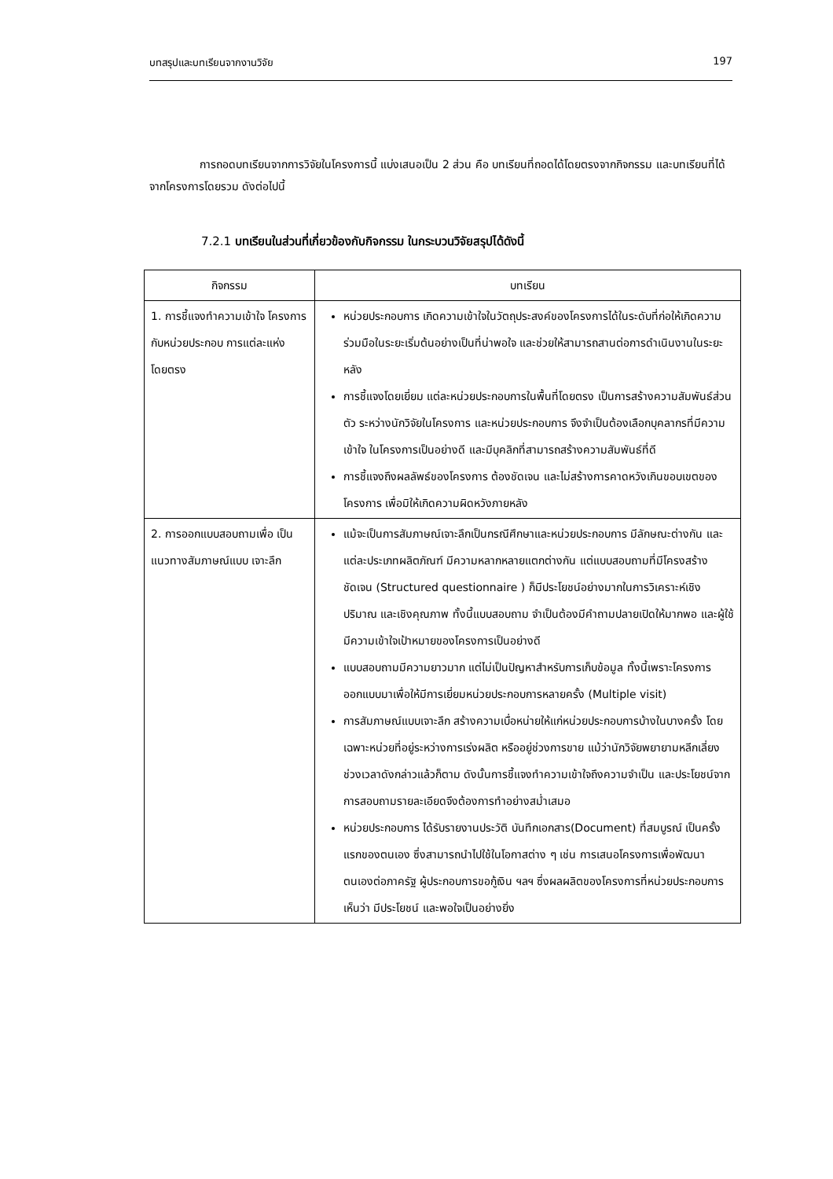บทสรุปและบทเรียนจากงานวิจัย 197
การถอดบทเรียนจากการวิจัยในโครงการนี้ แบ่งเสนอเป็น 2 ส่วน คือ บทเรียนที่ถอดได้โดยตรงจากกิจกรรม และบทเรียนที่ได้จากโครงการโดยรวม ดังต่อไปนี้
7.2.1 บทเรียนในส่วนที่เกี่ยวข้องกับกิจกรรม ในกระบวนวิจัยสรุปได้ดังนี้
| กิจกรรม | บทเรียน |
| --- | --- |
| 1. การชี้แจงทำความเข้าใจ โครงการกับหน่วยประกอบ การแต่ละแห่งโดยตรง | หน่วยประกอบการ เกิดความเข้าใจในวัตถุประสงค์ของโครงการได้ในระดับที่ก่อให้เกิดความร่วมมือในระยะเริ่มต้นอย่างเป็นที่น่าพอใจ และช่วยให้สามารถสานต่อการดำเนินงานในระยะหลัง การชี้แจงโดยเยี่ยม แต่ละหน่วยประกอบการในพื้นที่โดยตรง เป็นการสร้างความสัมพันธ์ส่วนตัว ระหว่างนักวิจัยในโครงการ และหน่วยประกอบการ จึงจำเป็นต้องเลือกบุคลากรที่มีความเข้าใจ ในโครงการเป็นอย่างดี และมีบุคลิกที่สามารถสร้างความสัมพันธ์ที่ดี การชี้แจงถึงผลลัพธ์ของโครงการ ต้องชัดเจน และไม่สร้างการคาดหวังเกินขอบเขตของโครงการ เพื่อมิให้เกิดความผิดหวังภายหลัง |
| 2. การออกแบบสอบถามเพื่อ เป็นแนวทางสัมภาษณ์แบบ เจาะลึก | แม้จะเป็นการสัมภาษณ์เจาะลึกเป็นกรณีศึกษาและหน่วยประกอบการ มีลักษณะต่างกัน และแต่ละประเภทผลิตภัณฑ์ มีความหลากหลายแตกต่างกัน แต่แบบสอบถามที่มีโครงสร้างชัดเจน (Structured questionnaire ) ก็มีประโยชน์อย่างมากในการวิเคราะห์เชิงปริมาณ และเชิงคุณภาพ ทั้งนี้แบบสอบถาม จำเป็นต้องมีคำถามปลายเปิดให้มากพอ และผู้ใช้มีความเข้าใจเป้าหมายของโครงการเป็นอย่างดี แบบสอบถามมีความยาวมาก แต่ไม่เป็นปัญหาสำหรับการเก็บข้อมูล ทั้งนี้เพราะโครงการออกแบบมาเพื่อให้มีการเยี่ยมหน่วยประกอบการหลายครั้ง (Multiple visit) การสัมภาษณ์แบบเจาะลึก สร้างความเบื่อหน่ายให้แก่หน่วยประกอบการบ้างในบางครั้ง โดยเฉพาะหน่วยที่อยู่ระหว่างการเร่งผลิต หรืออยู่ช่วงการขาย แม้ว่านักวิจัยพยายามหลีกเลี่ยงช่วงเวลาดังกล่าวแล้วก็ตาม ดังนั้นการชี้แจงทำความเข้าใจถึงความจำเป็น และประโยชน์จากการสอบถามรายละเอียดจึงต้องการทำอย่างสม่ำเสมอ หน่วยประกอบการ ได้รับรายงานประวัติ บันทึกเอกสาร(Document) ที่สมบูรณ์ เป็นครั้งแรกของตนเอง ซึ่งสามารถนำไปใช้ในโอกาสต่าง ๆ เช่น การเสนอโครงการเพื่อพัฒนาตนเองต่อภาครัฐ ผู้ประกอบการขอกู้เงิน ฯลฯ ซึ่งผลผลิตของโครงการที่หน่วยประกอบการเห็นว่า มีประโยชน์ และพอใจเป็นอย่างยิ่ง |